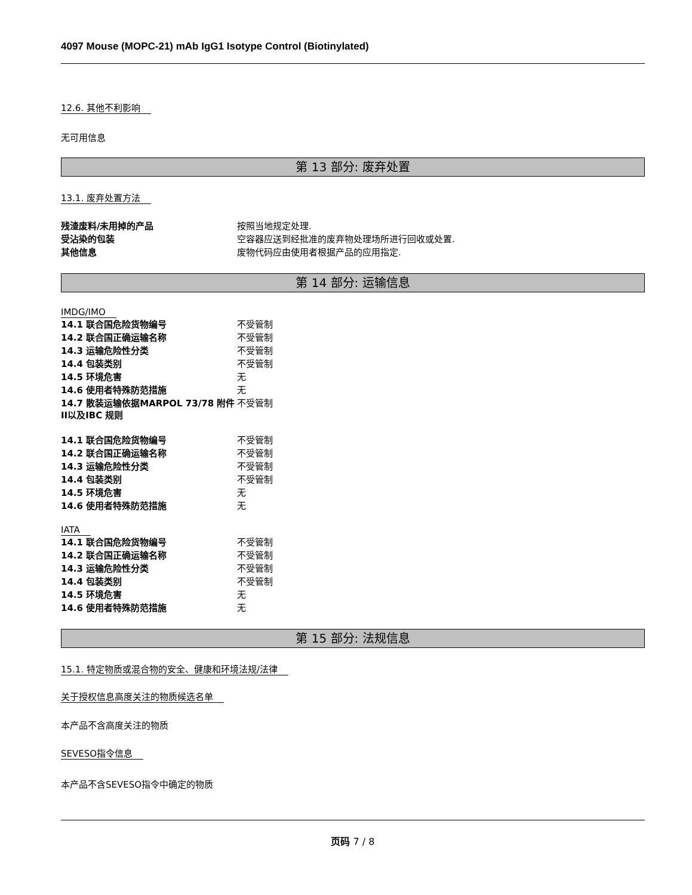4097 Mouse (MOPC-21) mAb IgG1 Isotype Control (Biotinylated)
12.6. 其他不利影响
无可用信息
第 13 部分: 废弃处置
13.1. 废弃处置方法
| 残渣废料/未用掉的产品 | 按照当地规定处理. |
| 受沾染的包装 | 空容器应送到经批准的废弃物处理场所进行回收或处置. |
| 其他信息 | 废物代码应由使用者根据产品的应用指定. |
第 14 部分: 运输信息
IMDG/IMO
| 14.1 联合国危险货物编号 | 不受管制 |
| 14.2 联合国正确运输名称 | 不受管制 |
| 14.3 运输危险性分类 | 不受管制 |
| 14.4 包装类别 | 不受管制 |
| 14.5 环境危害 | 无 |
| 14.6 使用者特殊防范措施 | 无 |
| 14.7 散装运输依据MARPOL 73/78 附件II以及IBC 规则 | 不受管制 |
| 14.1 联合国危险货物编号 | 不受管制 |
| 14.2 联合国正确运输名称 | 不受管制 |
| 14.3 运输危险性分类 | 不受管制 |
| 14.4 包装类别 | 不受管制 |
| 14.5 环境危害 | 无 |
| 14.6 使用者特殊防范措施 | 无 |
IATA
| 14.1 联合国危险货物编号 | 不受管制 |
| 14.2 联合国正确运输名称 | 不受管制 |
| 14.3 运输危险性分类 | 不受管制 |
| 14.4 包装类别 | 不受管制 |
| 14.5 环境危害 | 无 |
| 14.6 使用者特殊防范措施 | 无 |
第 15 部分: 法规信息
15.1. 特定物质或混合物的安全、健康和环境法规/法律
关于授权信息高度关注的物质候选名单
本产品不含高度关注的物质
SEVESO指令信息
本产品不含SEVESO指令中确定的物质
页码 7 / 8